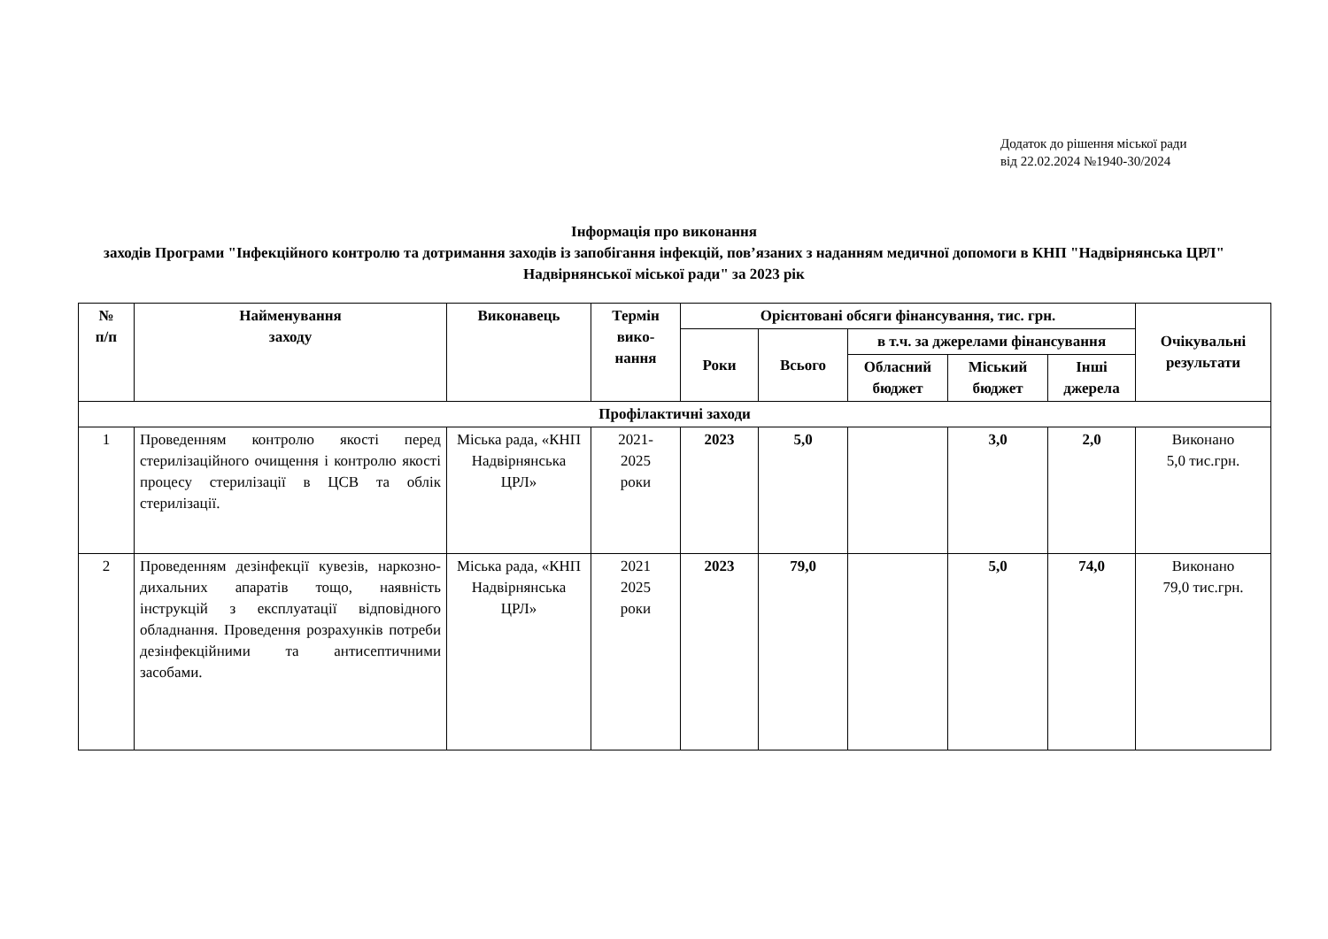Додаток до рішення міської ради
від 22.02.2024 №1940-30/2024
Інформація про виконання
заходів Програми "Інфекційного контролю та дотримання заходів із запобігання інфекцій, пов’язаних з наданням медичної допомоги в КНП "Надвірнянська ЦРЛ" Надвірнянської міської ради" за 2023 рік
| № п/п | Найменування заходу | Виконавець | Термін вико-нання | Орієнтовані обсяги фінансування, тис. грн. | | | | | Очікувальні результати |
| --- | --- | --- | --- | --- | --- | --- | --- | --- | --- |
| | | | | Роки | Всього | в т.ч. за джерелами фінансування | | | |
| | | | | | | Обласний бюджет | Міський бюджет | Інші джерела | |
| Профілактичні заходи | | | | | | | | | |
| 1 | Проведенням контролю якості перед стерилізаційного очищення і контролю якості процесу стерилізації в ЦСВ та облік стерилізації. | Міська рада, «КНП Надвірнянська ЦРЛ» | 2021- 2025 роки | 2023 | 5,0 | | 3,0 | 2,0 | Виконано 5,0 тис.грн. |
| 2 | Проведенням дезінфекції кувезів, наркозно-дихальних апаратів тощо, наявність інструкцій з експлуатації відповідного обладнання. Проведення розрахунків потреби дезінфекційними та антисептичними засобами. | Міська рада, «КНП Надвірнянська ЦРЛ» | 2021 2025 роки | 2023 | 79,0 | | 5,0 | 74,0 | Виконано 79,0 тис.грн. |